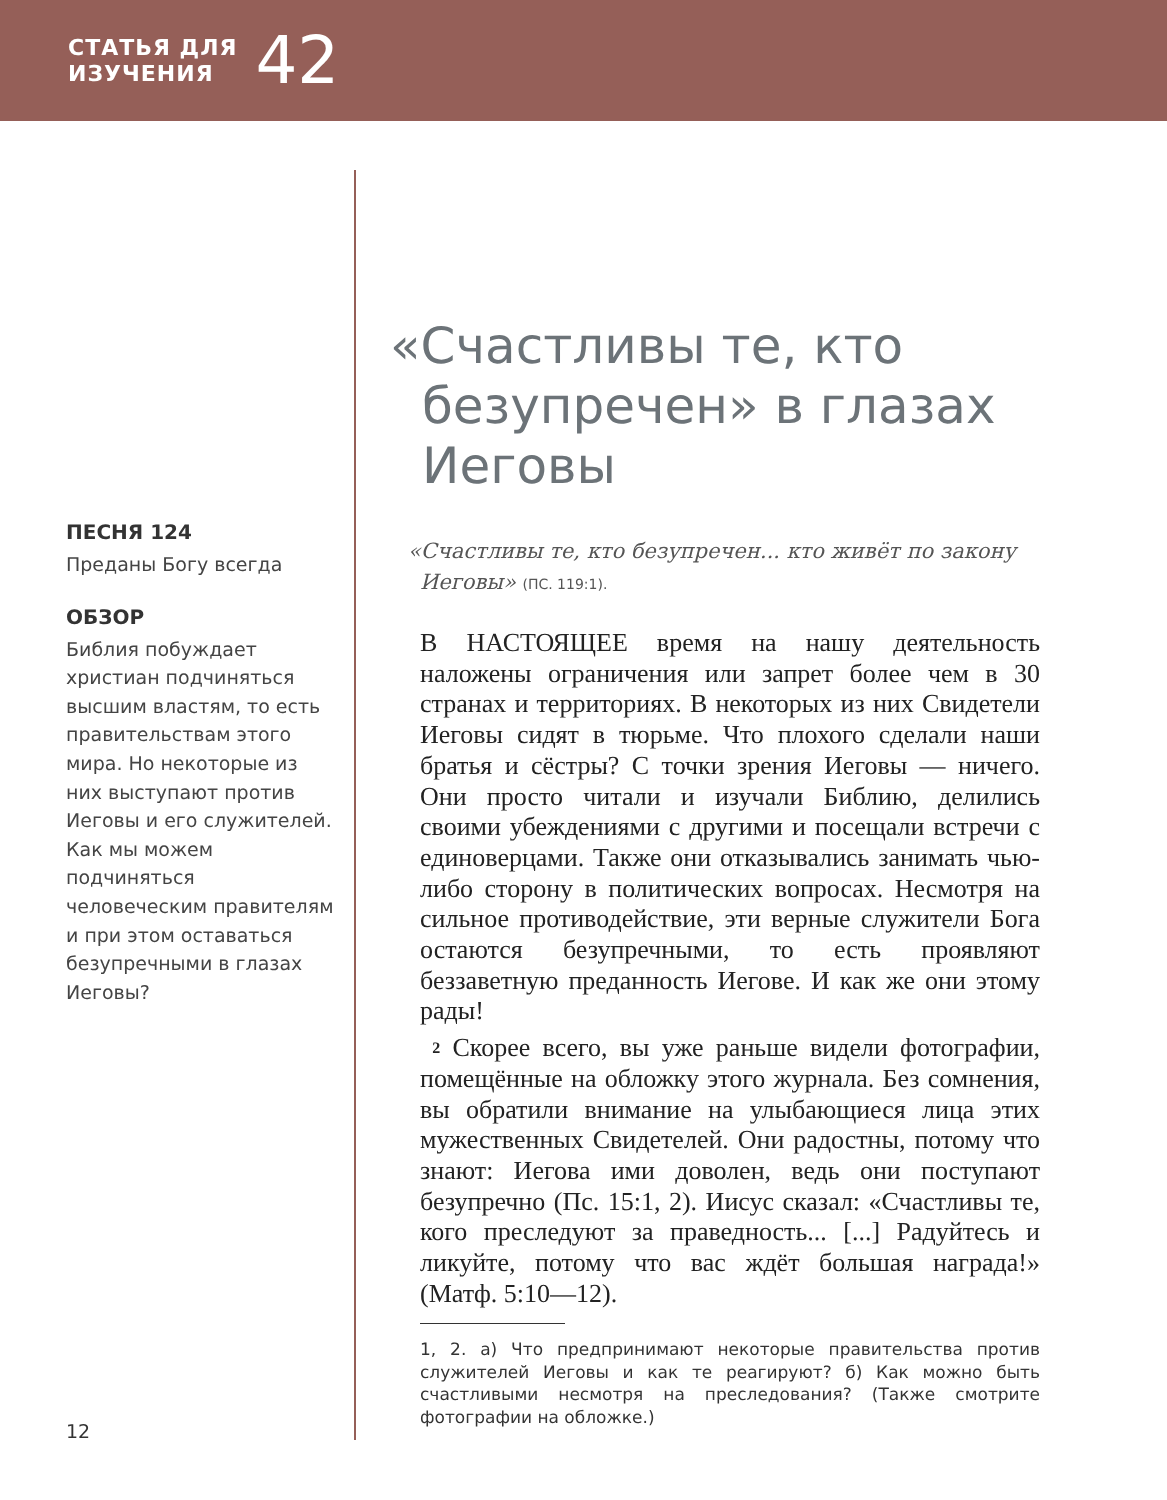СТАТЬЯ ДЛЯ
ИЗУЧЕНИЯ
42
ПЕСНЯ 124
Преданы Богу всегда
ОБЗОР
Библия побуждает христиан подчиняться высшим властям, то есть правительствам этого мира. Но некоторые из них выступают против Иеговы и его служителей. Как мы можем подчиняться человеческим правителям и при этом оставаться безупречными в глазах Иеговы?
«Счастливы те, кто безупречен» в глазах Иеговы
«Счастливы те, кто безупречен... кто живёт по закону Иеговы» (ПС. 119:1).
В НАСТОЯЩЕЕ время на нашу деятельность наложены ограничения или запрет более чем в 30 странах и территориях. В некоторых из них Свидетели Иеговы сидят в тюрьме. Что плохого сделали наши братья и сёстры? С точки зрения Иеговы — ничего. Они просто читали и изучали Библию, делились своими убеждениями с другими и посещали встречи с единоверцами. Также они отказывались занимать чью-либо сторону в политических вопросах. Несмотря на сильное противодействие, эти верные служители Бога остаются безупречными, то есть проявляют беззаветную преданность Иегове. И как же они этому рады!
2 Скорее всего, вы уже раньше видели фотографии, помещённые на обложку этого журнала. Без сомнения, вы обратили внимание на улыбающиеся лица этих мужественных Свидетелей. Они радостны, потому что знают: Иегова ими доволен, ведь они поступают безупречно (Пс. 15:1, 2). Иисус сказал: «Счастливы те, кого преследуют за праведность... [...] Радуйтесь и ликуйте, потому что вас ждёт большая награда!» (Матф. 5:10—12).
1, 2. а) Что предпринимают некоторые правительства против служителей Иеговы и как те реагируют? б) Как можно быть счастливыми несмотря на преследования? (Также смотрите фотографии на обложке.)
12